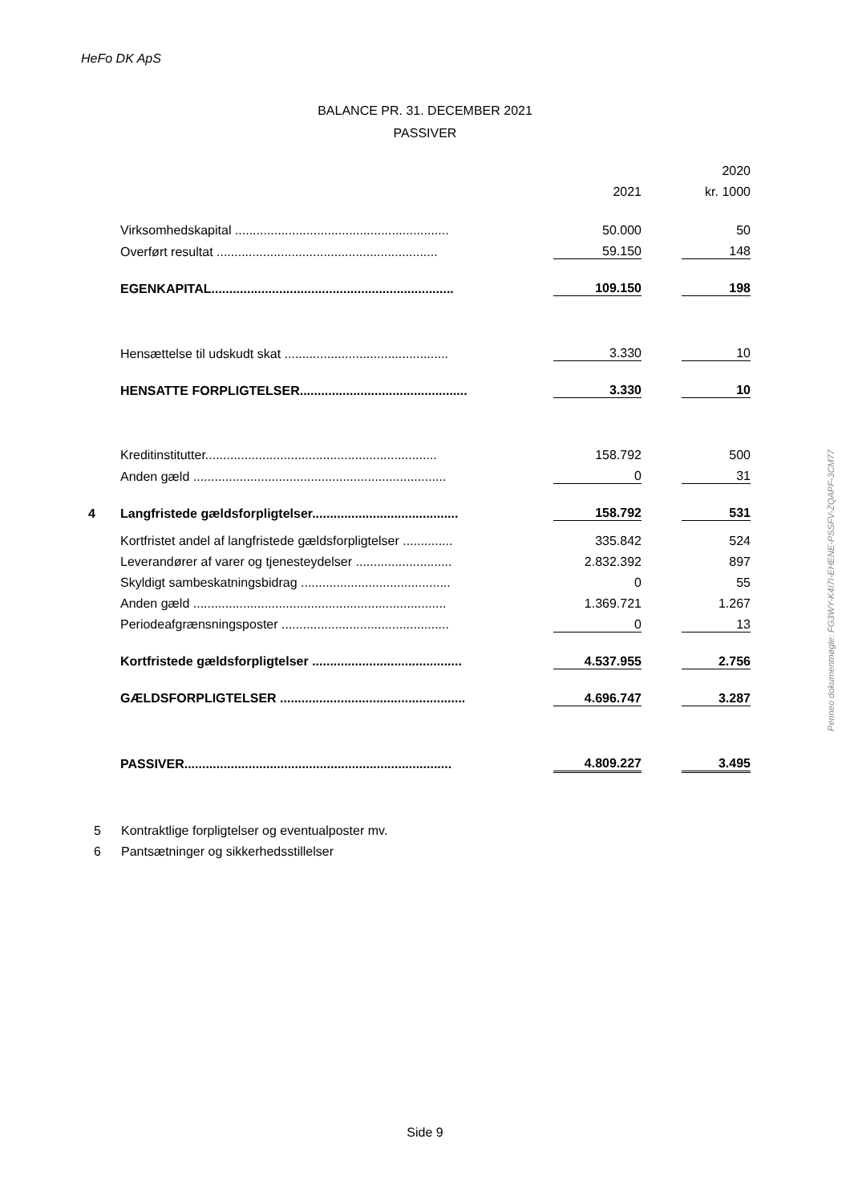HeFo DK ApS
BALANCE PR. 31. DECEMBER 2021
PASSIVER
| | | | | 2020 |
| | | 2021 | | kr. 1000 |
| | Virksomhedskapital ............................................................ | 50.000 | | 50 |
| | Overført resultat .............................................................. | 59.150 | | 148 |
| | EGENKAPITAL.................................................................... | 109.150 | | 198 |
| | Hensættelse til udskudt skat .............................................. | 3.330 | | 10 |
| | HENSATTE FORPLIGTELSER............................................... | 3.330 | | 10 |
| | Kreditinstitutter................................................................. | 158.792 | | 500 |
| | Anden gæld ....................................................................... | 0 | | 31 |
| 4 | Langfristede gældsforpligtelser......................................... | 158.792 | | 531 |
| | Kortfristet andel af langfristede gældsforpligtelser .............. | 335.842 | | 524 |
| | Leverandører af varer og tjenesteydelser ........................... | 2.832.392 | | 897 |
| | Skyldigt sambeskatningsbidrag .......................................... | 0 | | 55 |
| | Anden gæld ....................................................................... | 1.369.721 | | 1.267 |
| | Periodeafgrænsningsposter ............................................... | 0 | | 13 |
| | Kortfristede gældsforpligtelser .......................................... | 4.537.955 | | 2.756 |
| | GÆLDSFORPLIGTELSER .................................................... | 4.696.747 | | 3.287 |
| | PASSIVER........................................................................... | 4.809.227 | | 3.495 |
5 Kontraktlige forpligtelser og eventualposter mv.
6 Pantsætninger og sikkerhedsstillelser
Side 9
Penneo dokumentnøgle: FG3WY-K4I7I-EHENE-PSSFV-ZQAPF-3CM77